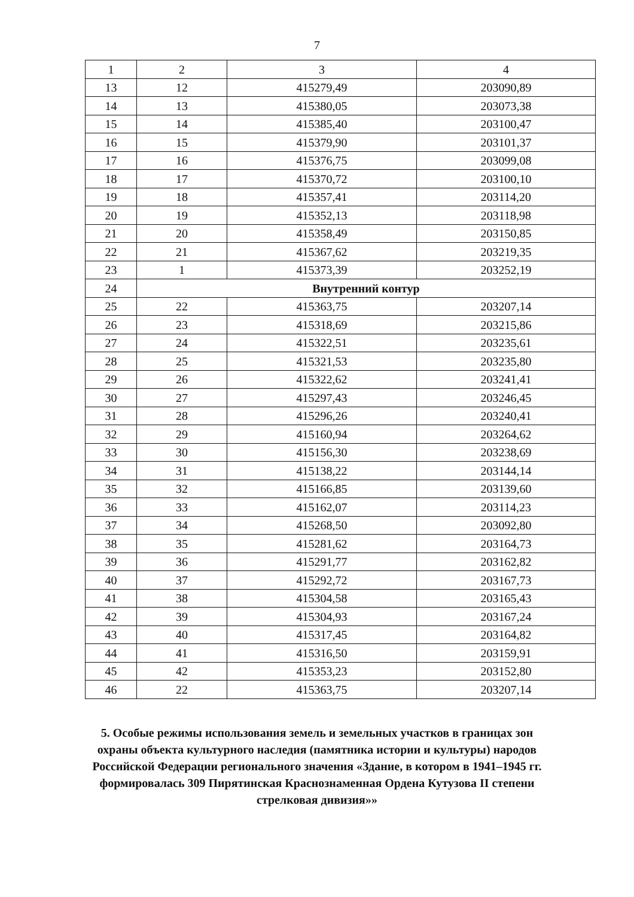7
| 1 | 2 | 3 | 4 |
| 13 | 12 | 415279,49 | 203090,89 |
| 14 | 13 | 415380,05 | 203073,38 |
| 15 | 14 | 415385,40 | 203100,47 |
| 16 | 15 | 415379,90 | 203101,37 |
| 17 | 16 | 415376,75 | 203099,08 |
| 18 | 17 | 415370,72 | 203100,10 |
| 19 | 18 | 415357,41 | 203114,20 |
| 20 | 19 | 415352,13 | 203118,98 |
| 21 | 20 | 415358,49 | 203150,85 |
| 22 | 21 | 415367,62 | 203219,35 |
| 23 | 1 | 415373,39 | 203252,19 |
| 24 | Внутренний контур | | |
| 25 | 22 | 415363,75 | 203207,14 |
| 26 | 23 | 415318,69 | 203215,86 |
| 27 | 24 | 415322,51 | 203235,61 |
| 28 | 25 | 415321,53 | 203235,80 |
| 29 | 26 | 415322,62 | 203241,41 |
| 30 | 27 | 415297,43 | 203246,45 |
| 31 | 28 | 415296,26 | 203240,41 |
| 32 | 29 | 415160,94 | 203264,62 |
| 33 | 30 | 415156,30 | 203238,69 |
| 34 | 31 | 415138,22 | 203144,14 |
| 35 | 32 | 415166,85 | 203139,60 |
| 36 | 33 | 415162,07 | 203114,23 |
| 37 | 34 | 415268,50 | 203092,80 |
| 38 | 35 | 415281,62 | 203164,73 |
| 39 | 36 | 415291,77 | 203162,82 |
| 40 | 37 | 415292,72 | 203167,73 |
| 41 | 38 | 415304,58 | 203165,43 |
| 42 | 39 | 415304,93 | 203167,24 |
| 43 | 40 | 415317,45 | 203164,82 |
| 44 | 41 | 415316,50 | 203159,91 |
| 45 | 42 | 415353,23 | 203152,80 |
| 46 | 22 | 415363,75 | 203207,14 |
5. Особые режимы использования земель и земельных участков в границах зон охраны объекта культурного наследия (памятника истории и культуры) народов Российской Федерации регионального значения «Здание, в котором в 1941–1945 гг. формировалась 309 Пирятинская Краснознаменная Ордена Кутузова II степени стрелковая дивизия»»